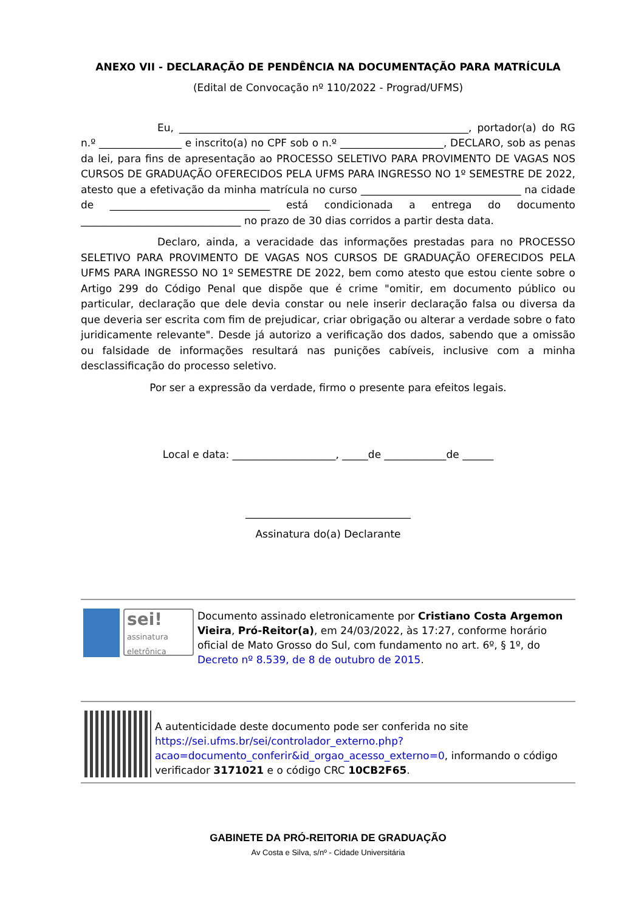ANEXO VII - DECLARAÇÃO DE PENDÊNCIA NA DOCUMENTAÇÃO PARA MATRÍCULA
(Edital de Convocação nº 110/2022 - Prograd/UFMS)
Eu, ________________________________________________________, portador(a) do RG n.º ________________ e inscrito(a) no CPF sob o n.º ____________________, DECLARO, sob as penas da lei, para fins de apresentação ao PROCESSO SELETIVO PARA PROVIMENTO DE VAGAS NOS CURSOS DE GRADUAÇÃO OFERECIDOS PELA UFMS PARA INGRESSO NO 1º SEMESTRE DE 2022, atesto que a efetivação da minha matrícula no curso _______________________________ na cidade de _______________________________ está condicionada a entrega do documento _______________________________ no prazo de 30 dias corridos a partir desta data.
Declaro, ainda, a veracidade das informações prestadas para no PROCESSO SELETIVO PARA PROVIMENTO DE VAGAS NOS CURSOS DE GRADUAÇÃO OFERECIDOS PELA UFMS PARA INGRESSO NO 1º SEMESTRE DE 2022, bem como atesto que estou ciente sobre o Artigo 299 do Código Penal que dispõe que é crime "omitir, em documento público ou particular, declaração que dele devia constar ou nele inserir declaração falsa ou diversa da que deveria ser escrita com fim de prejudicar, criar obrigação ou alterar a verdade sobre o fato juridicamente relevante". Desde já autorizo a verificação dos dados, sabendo que a omissão ou falsidade de informações resultará nas punições cabíveis, inclusive com a minha desclassificação do processo seletivo.
Por ser a expressão da verdade, firmo o presente para efeitos legais.
Local e data: ____________________, _____de ____________de ______
________________________________
Assinatura do(a) Declarante
sei!
assinatura eletrônica
Documento assinado eletronicamente por Cristiano Costa Argemon Vieira, Pró-Reitor(a), em 24/03/2022, às 17:27, conforme horário oficial de Mato Grosso do Sul, com fundamento no art. 6º, § 1º, do Decreto nº 8.539, de 8 de outubro de 2015.
A autenticidade deste documento pode ser conferida no site https://sei.ufms.br/sei/controlador_externo.php?acao=documento_conferir&id_orgao_acesso_externo=0, informando o código verificador 3171021 e o código CRC 10CB2F65.
GABINETE DA PRÓ-REITORIA DE GRADUAÇÃO
Av Costa e Silva, s/nº - Cidade Universitária